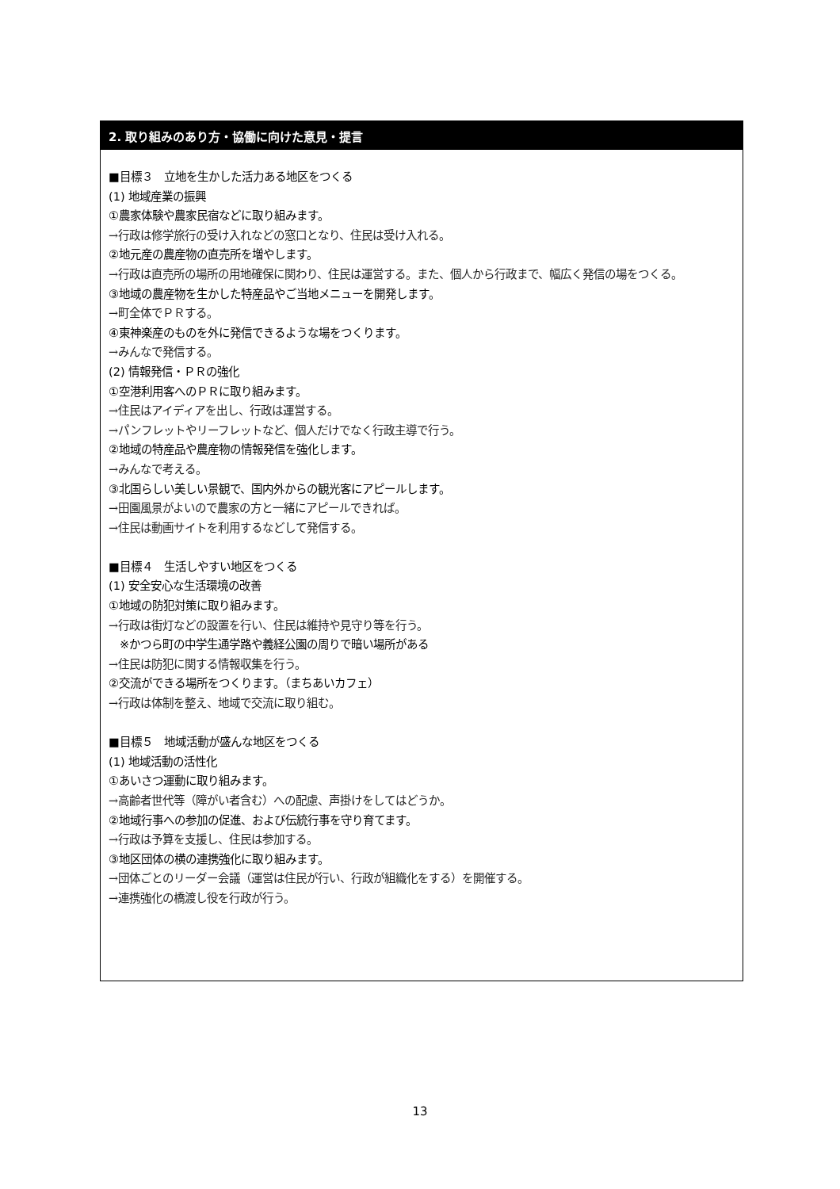2. 取り組みのあり方・協働に向けた意見・提言
■目標３　立地を生かした活力ある地区をつくる
(1) 地域産業の振興
①農家体験や農家民宿などに取り組みます。
→行政は修学旅行の受け入れなどの窓口となり、住民は受け入れる。
②地元産の農産物の直売所を増やします。
→行政は直売所の場所の用地確保に関わり、住民は運営する。また、個人から行政まで、幅広く発信の場をつくる。
③地域の農産物を生かした特産品やご当地メニューを開発します。
→町全体でＰＲする。
④東神楽産のものを外に発信できるような場をつくります。
→みんなで発信する。
(2) 情報発信・ＰＲの強化
①空港利用客へのＰＲに取り組みます。
→住民はアイディアを出し、行政は運営する。
→パンフレットやリーフレットなど、個人だけでなく行政主導で行う。
②地域の特産品や農産物の情報発信を強化します。
→みんなで考える。
③北国らしい美しい景観で、国内外からの観光客にアピールします。
→田園風景がよいので農家の方と一緒にアピールできれば。
→住民は動画サイトを利用するなどして発信する。
■目標４　生活しやすい地区をつくる
(1) 安全安心な生活環境の改善
①地域の防犯対策に取り組みます。
→行政は街灯などの設置を行い、住民は維持や見守り等を行う。
　※かつら町の中学生通学路や義経公園の周りで暗い場所がある
→住民は防犯に関する情報収集を行う。
②交流ができる場所をつくります。（まちあいカフェ）
→行政は体制を整え、地域で交流に取り組む。
■目標５　地域活動が盛んな地区をつくる
(1) 地域活動の活性化
①あいさつ運動に取り組みます。
→高齢者世代等（障がい者含む）への配慮、声掛けをしてはどうか。
②地域行事への参加の促進、および伝統行事を守り育てます。
→行政は予算を支援し、住民は参加する。
③地区団体の横の連携強化に取り組みます。
→団体ごとのリーダー会議（運営は住民が行い、行政が組織化をする）を開催する。
→連携強化の橋渡し役を行政が行う。
13